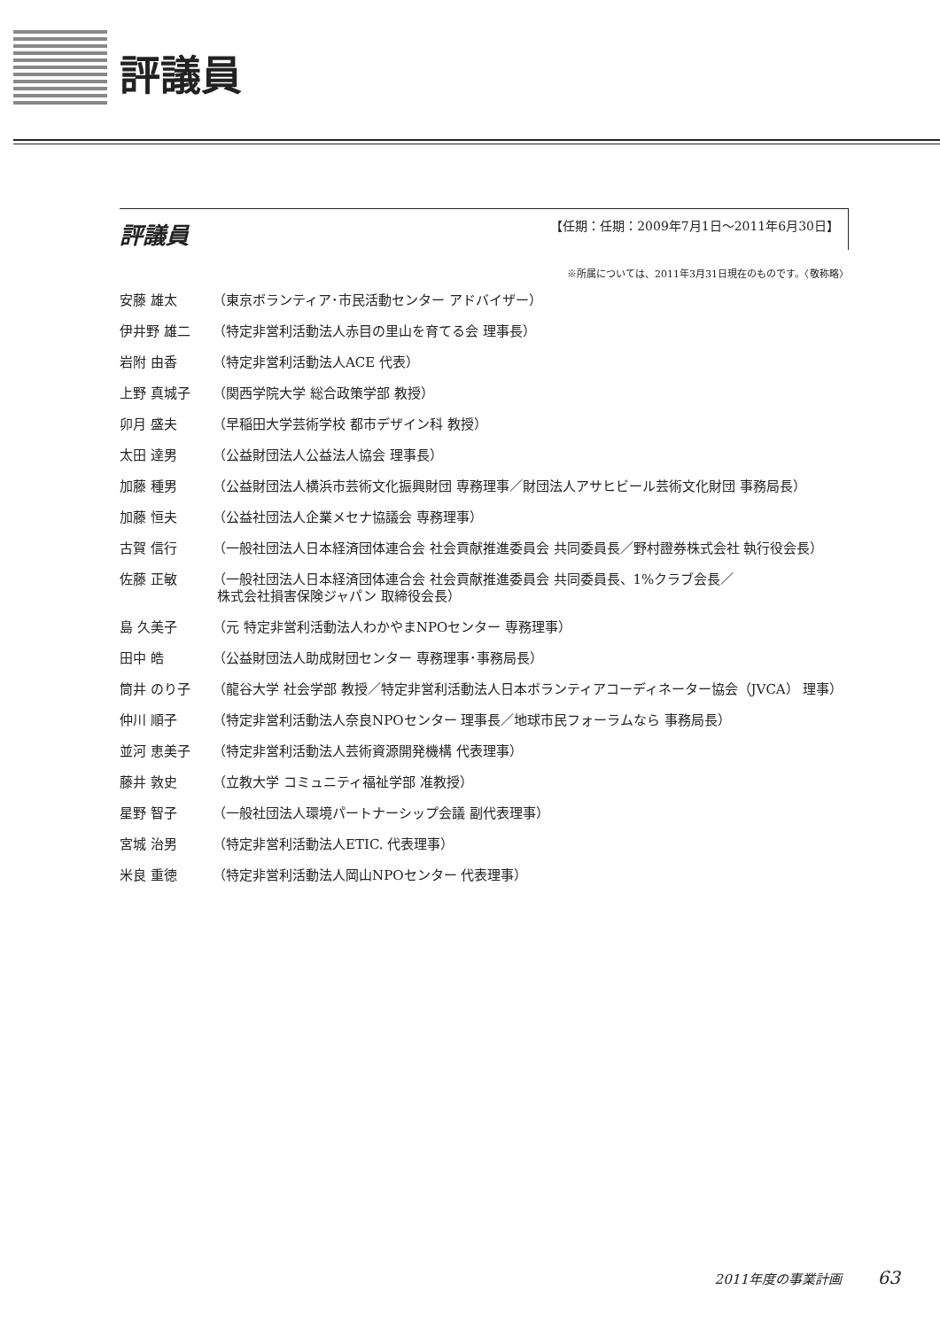評議員
評議員
【任期：任期：2009年7月1日～2011年6月30日】
※所属については、2011年3月31日現在のものです。〈敬称略〉
安藤 雄太 （東京ボランティア･市民活動センター アドバイザー）
伊井野 雄二 （特定非営利活動法人赤目の里山を育てる会 理事長）
岩附 由香 （特定非営利活動法人ACE 代表）
上野 真城子 （関西学院大学 総合政策学部 教授）
卯月 盛夫 （早稲田大学芸術学校 都市デザイン科 教授）
太田 達男 （公益財団法人公益法人協会 理事長）
加藤 種男 （公益財団法人横浜市芸術文化振興財団 専務理事／財団法人アサヒビール芸術文化財団 事務局長）
加藤 恒夫 （公益社団法人企業メセナ協議会 専務理事）
古賀 信行 （一般社団法人日本経済団体連合会 社会貢献推進委員会 共同委員長／野村證券株式会社 執行役会長）
佐藤 正敏 （一般社団法人日本経済団体連合会 社会貢献推進委員会 共同委員長、1%クラブ会長／
株式会社損害保険ジャパン 取締役会長）
島 久美子 （元 特定非営利活動法人わかやまNPOセンター 専務理事）
田中 皓 （公益財団法人助成財団センター 専務理事･事務局長）
筒井 のり子 （龍谷大学 社会学部 教授／特定非営利活動法人日本ボランティアコーディネーター協会（JVCA） 理事）
仲川 順子 （特定非営利活動法人奈良NPOセンター 理事長／地球市民フォーラムなら 事務局長）
並河 恵美子 （特定非営利活動法人芸術資源開発機構 代表理事）
藤井 敦史 （立教大学 コミュニティ福祉学部 准教授）
星野 智子 （一般社団法人環境パートナーシップ会議 副代表理事）
宮城 治男 （特定非営利活動法人ETIC. 代表理事）
米良 重徳 （特定非営利活動法人岡山NPOセンター 代表理事）
2011年度の事業計画 63